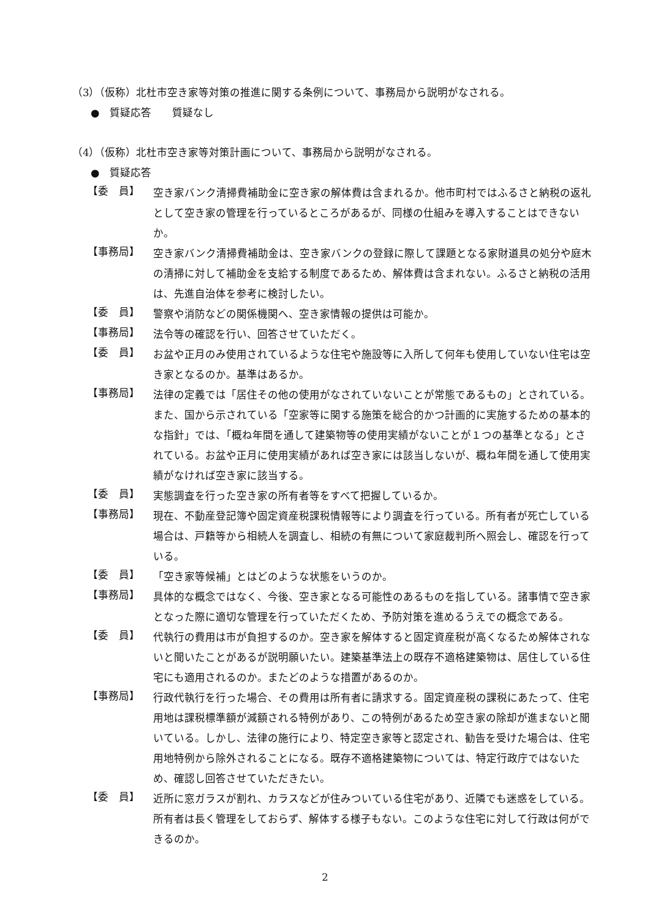（3）（仮称）北杜市空き家等対策の推進に関する条例について、事務局から説明がなされる。
●　質疑応答　　質疑なし
（4）（仮称）北杜市空き家等対策計画について、事務局から説明がなされる。
●　質疑応答
【委　員】
空き家バンク清掃費補助金に空き家の解体費は含まれるか。他市町村ではふるさと納税の返礼として空き家の管理を行っているところがあるが、同様の仕組みを導入することはできないか。
【事務局】
空き家バンク清掃費補助金は、空き家バンクの登録に際して課題となる家財道具の処分や庭木の清掃に対して補助金を支給する制度であるため、解体費は含まれない。ふるさと納税の活用は、先進自治体を参考に検討したい。
【委　員】
警察や消防などの関係機関へ、空き家情報の提供は可能か。
【事務局】
法令等の確認を行い、回答させていただく。
【委　員】
お盆や正月のみ使用されているような住宅や施設等に入所して何年も使用していない住宅は空き家となるのか。基準はあるか。
【事務局】
法律の定義では「居住その他の使用がなされていないことが常態であるもの」とされている。また、国から示されている「空家等に関する施策を総合的かつ計画的に実施するための基本的な指針」では、「概ね年間を通して建築物等の使用実績がないことが１つの基準となる」とされている。お盆や正月に使用実績があれば空き家には該当しないが、概ね年間を通して使用実績がなければ空き家に該当する。
【委　員】
実態調査を行った空き家の所有者等をすべて把握しているか。
【事務局】
現在、不動産登記簿や固定資産税課税情報等により調査を行っている。所有者が死亡している場合は、戸籍等から相続人を調査し、相続の有無について家庭裁判所へ照会し、確認を行っている。
【委　員】
「空き家等候補」とはどのような状態をいうのか。
【事務局】
具体的な概念ではなく、今後、空き家となる可能性のあるものを指している。諸事情で空き家となった際に適切な管理を行っていただくため、予防対策を進めるうえでの概念である。
【委　員】
代執行の費用は市が負担するのか。空き家を解体すると固定資産税が高くなるため解体されないと聞いたことがあるが説明願いたい。建築基準法上の既存不適格建築物は、居住している住宅にも適用されるのか。またどのような措置があるのか。
【事務局】
行政代執行を行った場合、その費用は所有者に請求する。固定資産税の課税にあたって、住宅用地は課税標準額が減額される特例があり、この特例があるため空き家の除却が進まないと聞いている。しかし、法律の施行により、特定空き家等と認定され、勧告を受けた場合は、住宅用地特例から除外されることになる。既存不適格建築物については、特定行政庁ではないため、確認し回答させていただきたい。
【委　員】
近所に窓ガラスが割れ、カラスなどが住みついている住宅があり、近隣でも迷惑をしている。所有者は長く管理をしておらず、解体する様子もない。このような住宅に対して行政は何ができるのか。
2